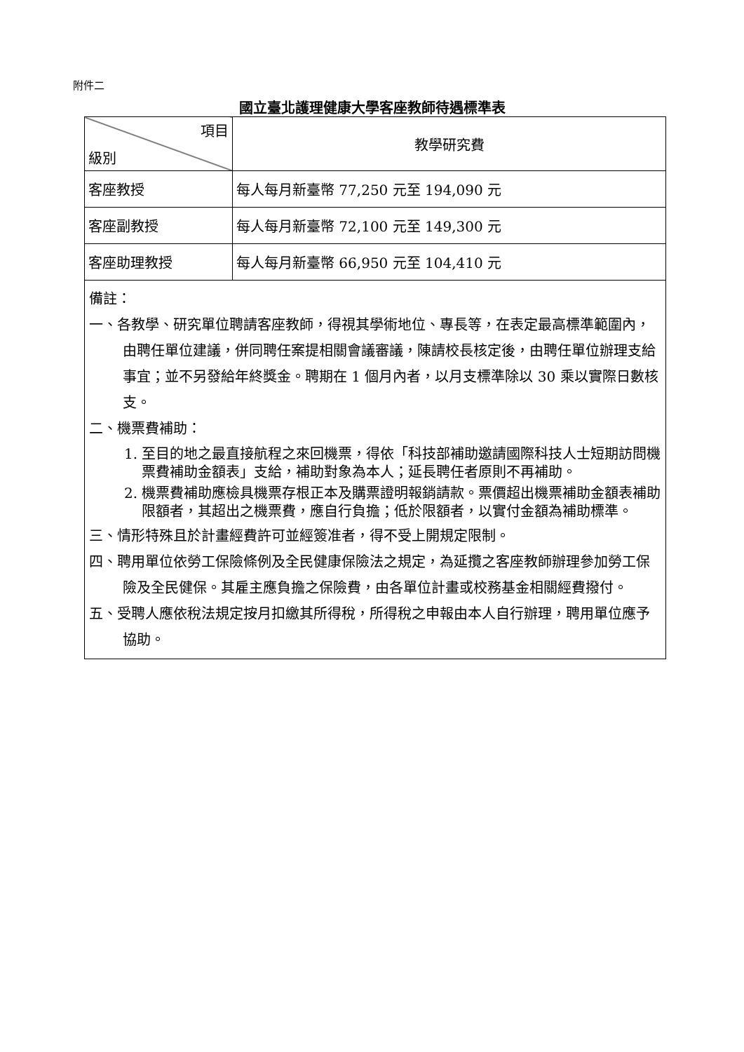附件二
國立臺北護理健康大學客座教師待遇標準表
| 項目 級別 | 教學研究費 |
| --- | --- |
| 客座教授 | 每人每月新臺幣 77,250 元至 194,090 元 |
| 客座副教授 | 每人每月新臺幣 72,100 元至 149,300 元 |
| 客座助理教授 | 每人每月新臺幣 66,950 元至 104,410 元 |
| 備註： 一、各教學、研究單位聘請客座教師，得視其學術地位、專長等，在表定最高標準範圍內，由聘任單位建議，併同聘任案提相關會議審議，陳請校長核定後，由聘任單位辦理支給事宜；並不另發給年終獎金。聘期在 1 個月內者，以月支標準除以 30 乘以實際日數核支。 二、機票費補助： 1. 至目的地之最直接航程之來回機票，得依「科技部補助邀請國際科技人士短期訪問機票費補助金額表」支給，補助對象為本人；延長聘任者原則不再補助。 2. 機票費補助應檢具機票存根正本及購票證明報銷請款。票價超出機票補助金額表補助限額者，其超出之機票費，應自行負擔；低於限額者，以實付金額為補助標準。 三、情形特殊且於計畫經費許可並經簽准者，得不受上開規定限制。 四、聘用單位依勞工保險條例及全民健康保險法之規定，為延攬之客座教師辦理參加勞工保險及全民健保。其雇主應負擔之保險費，由各單位計畫或校務基金相關經費撥付。 五、受聘人應依稅法規定按月扣繳其所得稅，所得稅之申報由本人自行辦理，聘用單位應予協助。 | |